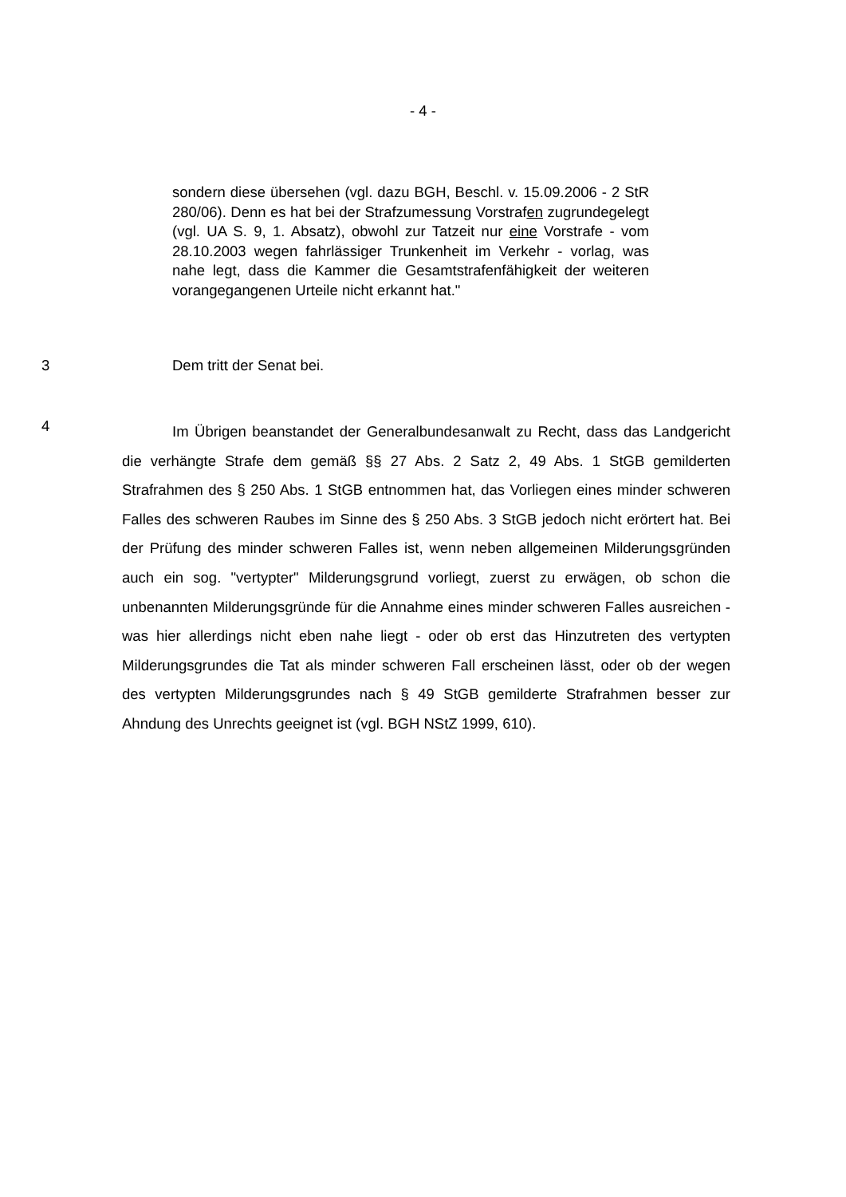- 4 -
sondern diese übersehen (vgl. dazu BGH, Beschl. v. 15.09.2006 - 2 StR 280/06). Denn es hat bei der Strafzumessung Vorstrafen zugrundegelegt (vgl. UA S. 9, 1. Absatz), obwohl zur Tatzeit nur eine Vorstrafe - vom 28.10.2003 wegen fahrlässiger Trunkenheit im Verkehr - vorlag, was nahe legt, dass die Kammer die Gesamtstrafenfähigkeit der weiteren vorangegangenen Urteile nicht erkannt hat."
3 Dem tritt der Senat bei.
4
Im Übrigen beanstandet der Generalbundesanwalt zu Recht, dass das Landgericht die verhängte Strafe dem gemäß §§ 27 Abs. 2 Satz 2, 49 Abs. 1 StGB gemilderten Strafrahmen des § 250 Abs. 1 StGB entnommen hat, das Vorliegen eines minder schweren Falles des schweren Raubes im Sinne des § 250 Abs. 3 StGB jedoch nicht erörtert hat. Bei der Prüfung des minder schweren Falles ist, wenn neben allgemeinen Milderungsgründen auch ein sog. "vertypter" Milderungsgrund vorliegt, zuerst zu erwägen, ob schon die unbenannten Milderungsgründe für die Annahme eines minder schweren Falles ausreichen - was hier allerdings nicht eben nahe liegt - oder ob erst das Hinzutreten des vertypten Milderungsgrundes die Tat als minder schweren Fall erscheinen lässt, oder ob der wegen des vertypten Milderungsgrundes nach § 49 StGB gemilderte Strafrahmen besser zur Ahndung des Unrechts geeignet ist (vgl. BGH NStZ 1999, 610).